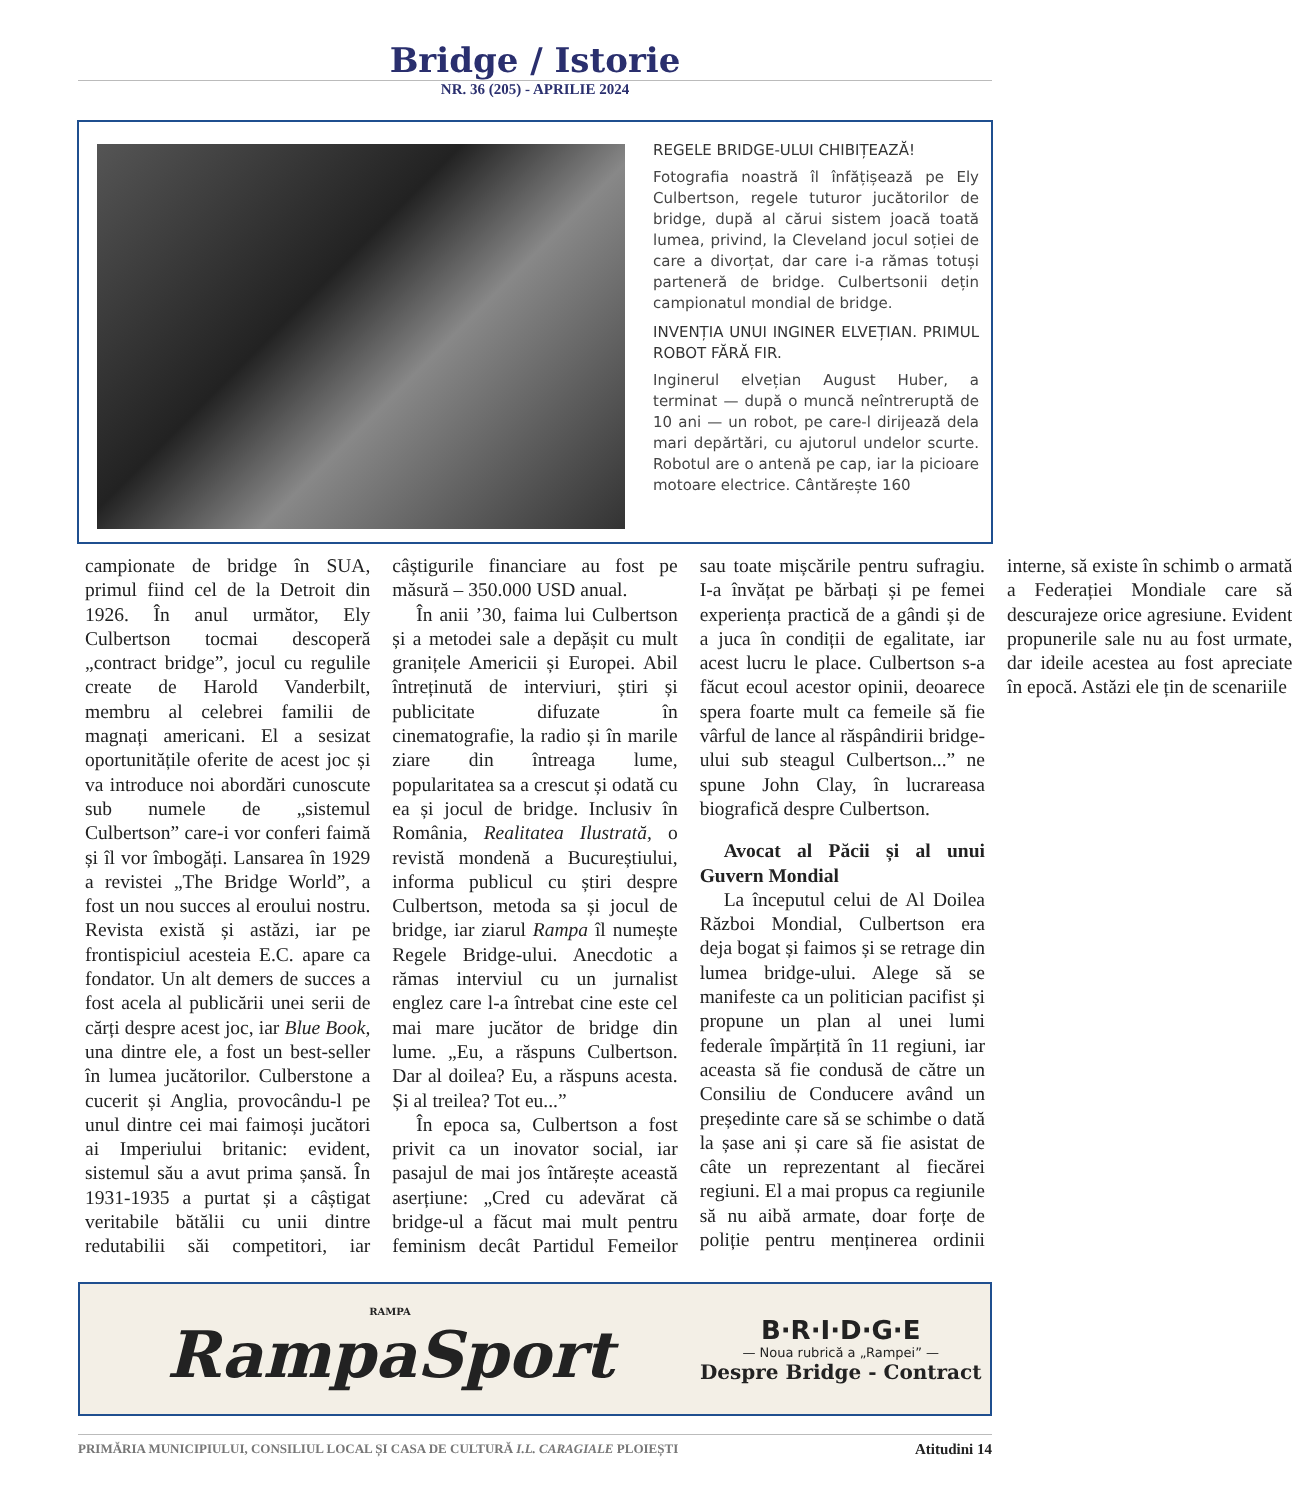Bridge / Istorie
NR. 36 (205) - APRILIE 2024
REGELE BRIDGE-ULUI CHIBIȚEAZĂ!
Fotografia noastră îl înfățișează pe Ely Culbertson, regele tuturor jucătorilor de bridge, după al cărui sistem joacă toată lumea, privind, la Cleveland jocul soției de care a divorțat, dar care i-a rămas totuși parteneră de bridge. Culbertsonii dețin campionatul mondial de bridge.
INVENȚIA UNUI INGINER ELVEȚIAN. PRIMUL ROBOT FĂRĂ FIR.
Inginerul elvețian August Huber, a terminat — după o muncă neîntreruptă de 10 ani — un robot, pe care-l dirijează dela mari depărtări, cu ajutorul undelor scurte. Robotul are o antenă pe cap, iar la picioare motoare electrice. Cântărește 160
campionate de bridge în SUA, primul fiind cel de la Detroit din 1926. În anul următor, Ely Culbertson tocmai descoperă „contract bridge”, jocul cu regulile create de Harold Vanderbilt, membru al celebrei familii de magnați americani. El a sesizat oportunitățile oferite de acest joc și va introduce noi abordări cunoscute sub numele de „sistemul Culbertson” care-i vor conferi faimă și îl vor îmbogăți. Lansarea în 1929 a revistei „The Bridge World”, a fost un nou succes al eroului nostru. Revista există și astăzi, iar pe frontispiciul acesteia E.C. apare ca fondator. Un alt demers de succes a fost acela al publicării unei serii de cărți despre acest joc, iar Blue Book, una dintre ele, a fost un best-seller în lumea jucătorilor. Culberstone a cucerit și Anglia, provocându-l pe unul dintre cei mai faimoși jucători ai Imperiului britanic: evident, sistemul său a avut prima șansă. În 1931-1935 a purtat și a câștigat veritabile bătălii cu unii dintre redutabilii săi competitori, iar câștigurile financiare au fost pe măsură – 350.000 USD anual.
În anii ’30, faima lui Culbertson și a metodei sale a depășit cu mult granițele Americii și Europei. Abil întreținută de interviuri, știri și publicitate difuzate în cinematografie, la radio și în marile ziare din întreaga lume, popularitatea sa a crescut și odată cu ea și jocul de bridge. Inclusiv în România, Realitatea Ilustrată, o revistă mondenă a Bucureștiului, informa publicul cu știri despre Culbertson, metoda sa și jocul de bridge, iar ziarul Rampa îl numește Regele Bridge-ului. Anecdotic a rămas interviul cu un jurnalist englez care l-a întrebat cine este cel mai mare jucător de bridge din lume. „Eu, a răspuns Culbertson. Dar al doilea? Eu, a răspuns acesta. Și al treilea? Tot eu...”
În epoca sa, Culbertson a fost privit ca un inovator social, iar pasajul de mai jos întărește această aserțiune: „Cred cu adevărat că bridge-ul a făcut mai mult pentru feminism decât Partidul Femeilor sau toate mișcările pentru sufragiu. I-a învățat pe bărbați și pe femei experiența practică de a gândi și de a juca în condiții de egalitate, iar acest lucru le place. Culbertson s-a făcut ecoul acestor opinii, deoarece spera foarte mult ca femeile să fie vârful de lance al răspândirii bridge-ului sub steagul Culbertson...” ne spune John Clay, în lucrareasa biografică despre Culbertson.
Avocat al Păcii și al unui Guvern Mondial
La începutul celui de Al Doilea Război Mondial, Culbertson era deja bogat și faimos și se retrage din lumea bridge-ului. Alege să se manifeste ca un politician pacifist și propune un plan al unei lumi federale împărțită în 11 regiuni, iar aceasta să fie condusă de către un Consiliu de Conducere având un președinte care să se schimbe o dată la șase ani și care să fie asistat de câte un reprezentant al fiecărei regiuni. El a mai propus ca regiunile să nu aibă armate, doar forțe de poliție pentru menținerea ordinii interne, să existe în schimb o armată a Federației Mondiale care să descurajeze orice agresiune. Evident propunerile sale nu au fost urmate, dar ideile acestea au fost apreciate în epocă. Astăzi ele țin de scenariile
RAMPA
RampaSport
B·R·I·D·G·E
— Noua rubrică a „Rampei” —
Despre Bridge - Contract
PRIMĂRIA MUNICIPIULUI, CONSILIUL LOCAL ȘI CASA DE CULTURĂ I.L. CARAGIALE PLOIEȘTI Atitudini 14